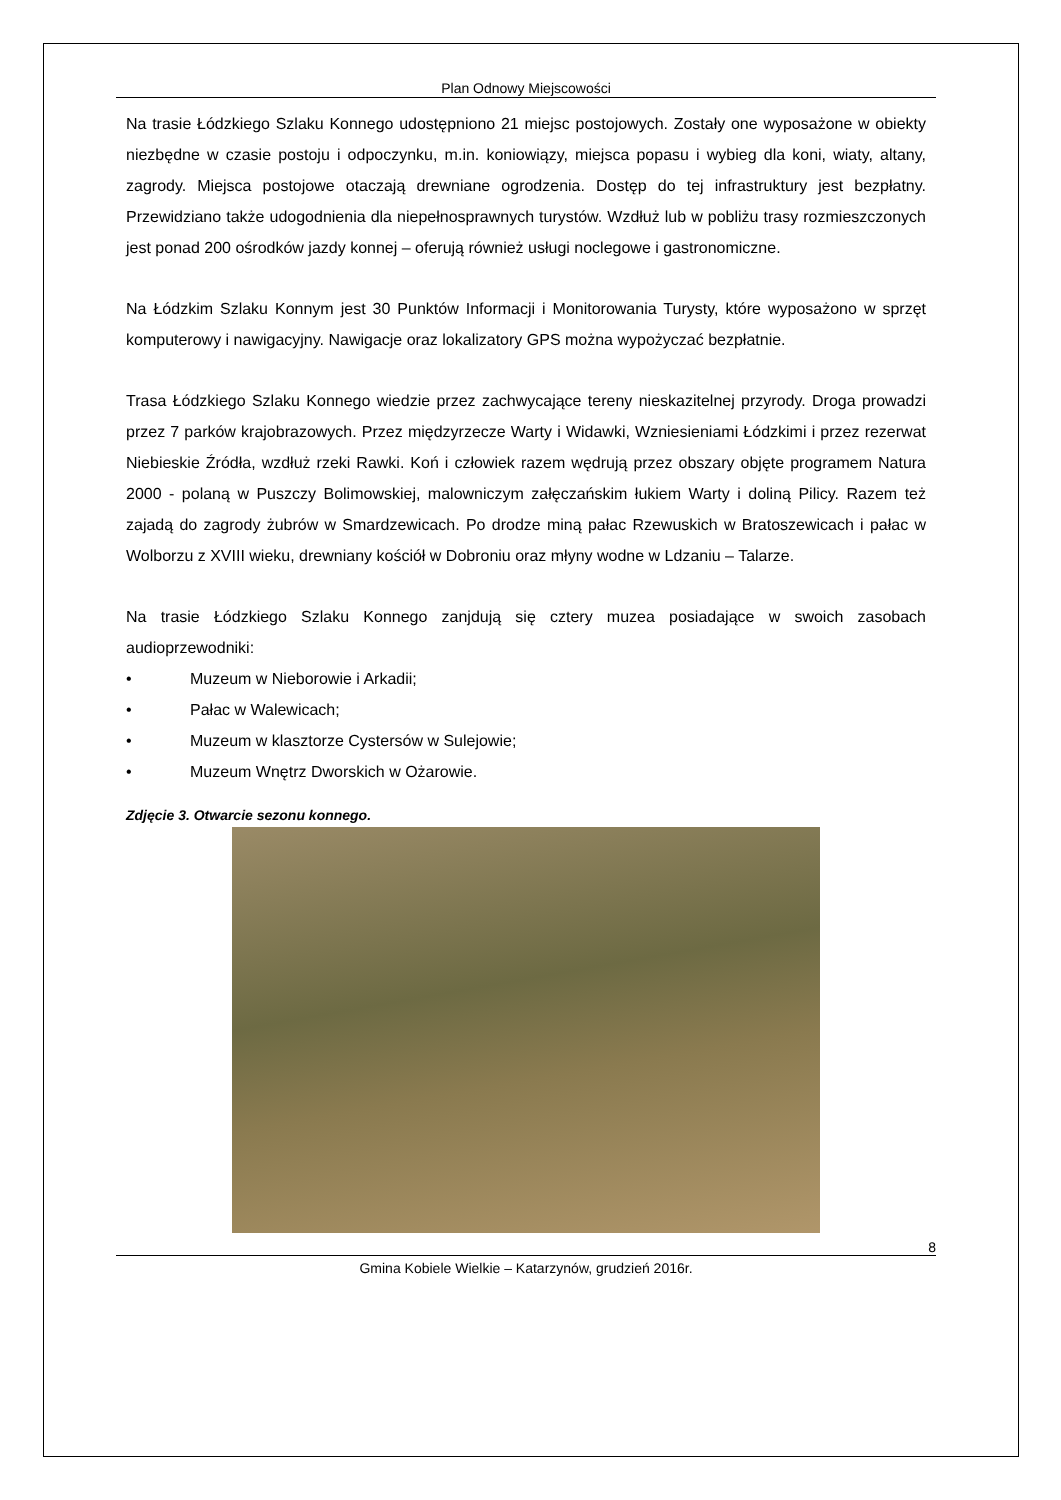Plan Odnowy Miejscowości
Na trasie Łódzkiego Szlaku Konnego udostępniono 21 miejsc postojowych. Zostały one wyposażone w obiekty niezbędne w czasie postoju i odpoczynku, m.in. koniowiązy, miejsca popasu i wybieg dla koni, wiaty, altany, zagrody. Miejsca postojowe otaczają drewniane ogrodzenia. Dostęp do tej infrastruktury jest bezpłatny. Przewidziano także udogodnienia dla niepełnosprawnych turystów. Wzdłuż lub w pobliżu trasy rozmieszczonych jest ponad 200 ośrodków jazdy konnej – oferują również usługi noclegowe i gastronomiczne.
Na Łódzkim Szlaku Konnym jest 30 Punktów Informacji i Monitorowania Turysty, które wyposażono w sprzęt komputerowy i nawigacyjny. Nawigacje oraz lokalizatory GPS można wypożyczać bezpłatnie.
Trasa Łódzkiego Szlaku Konnego wiedzie przez zachwycające tereny nieskazitelnej przyrody. Droga prowadzi przez 7 parków krajobrazowych. Przez międzyrzecze Warty i Widawki, Wzniesieniami Łódzkimi i przez rezerwat Niebieskie Źródła, wzdłuż rzeki Rawki. Koń i człowiek razem wędrują przez obszary objęte programem Natura 2000 - polaną w Puszczy Bolimowskiej, malowniczym załęczańskim łukiem Warty i doliną Pilicy. Razem też zajadą do zagrody żubrów w Smardzewicach. Po drodze miną pałac Rzewuskich w Bratoszewicach i pałac w Wolborzu z XVIII wieku, drewniany kościół w Dobroniu oraz młyny wodne w Ldzaniu – Talarze.
Na trasie Łódzkiego Szlaku Konnego zanjdują się cztery muzea posiadające w swoich zasobach audioprzewodniki:
• Muzeum w Nieborowie i Arkadii;
• Pałac w Walewicach;
• Muzeum w klasztorze Cystersów w Sulejowie;
• Muzeum Wnętrz Dworskich w Ożarowie.
Zdjęcie 3. Otwarcie sezonu konnego.
8
Gmina Kobiele Wielkie – Katarzynów, grudzień 2016r.